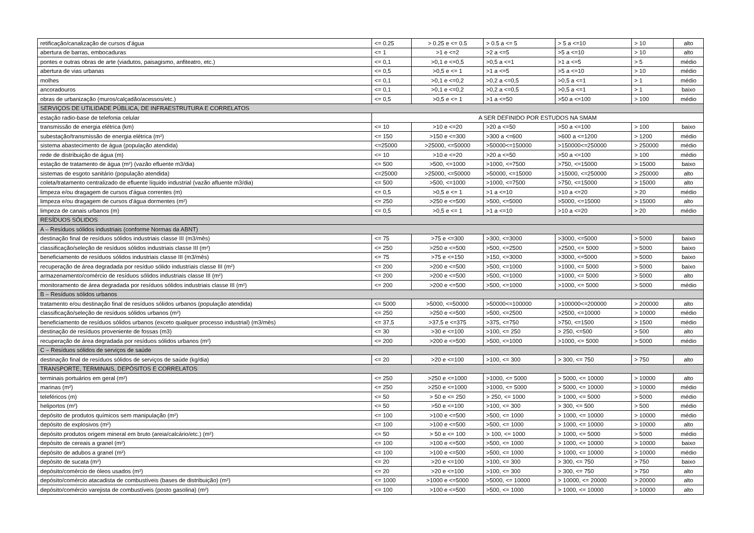| retificação/canalização de cursos d'água | <= 0.25 | > 0.25 e <= 0.5 | > 0.5 a <= 5 | > 5 a <=10 | > 10 | alto |
| abertura de barras, embocaduras | <= 1 | >1 e <=2 | >2 a <=5 | >5 a <=10 | > 10 | alto |
| pontes e outras obras de arte (viadutos, paisagismo, anfiteatro, etc.) | <= 0,1 | >0,1 e <=0,5 | >0,5 a <=1 | >1 a <=5 | > 5 | médio |
| abertura de vias urbanas | <= 0,5 | >0,5 e <= 1 | >1 a <=5 | >5 a <=10 | > 10 | médio |
| molhes | <= 0,1 | >0,1 e <=0,2 | >0,2 a <=0,5 | >0,5 a <=1 | > 1 | médio |
| ancoradouros | <= 0,1 | >0,1 e <=0,2 | >0,2 a <=0,5 | >0,5 a <=1 | > 1 | baixo |
| obras de urbanização (muros/calçadão/acessos/etc.) | <= 0,5 | >0,5 e <= 1 | >1 a <=50 | >50 a <=100 | > 100 | médio |
| SERVIÇOS DE UTILIDADE PÚBLICA, DE INFRAESTRUTURA E CORRELATOS | | | | | | |
| estação radio-base de telefonia celular | A SER DEFINIDO POR ESTUDOS NA SMAM | | | | | |
| transmissão de energia elétrica (km) | <= 10 | >10 e <=20 | >20 a <=50 | >50 a <=100 | > 100 | baixo |
| subestação/transmissão de energia elétrica (m²) | <= 150 | >150 e <=300 | >300 a <=600 | >600 a <=1200 | > 1200 | médio |
| sistema abastecimento de água (população atendida) | <=25000 | >25000, <=50000 | >50000<=150000 | >150000<=250000 | > 250000 | médio |
| rede de distribuição de água (m) | <= 10 | >10 e <=20 | >20 a <=50 | >50 a <=100 | > 100 | médio |
| estação de tratamento de água (m²) (vazão efluente m3/dia) | <= 500 | >500, <=1000 | >1000, <=7500 | >750, <=15000 | > 15000 | baixo |
| sistemas de esgoto sanitário (população atendida) | <=25000 | >25000, <=50000 | >50000, <=15000 | >15000, <=250000 | > 250000 | alto |
| coleta/tratamento centralizado de efluente líquido industrial (vazão afluente m3/dia) | <= 500 | >500, <=1000 | >1000, <=7500 | >750, <=15000 | > 15000 | alto |
| limpeza e/ou dragagem de cursos d'água correntes (m) | <= 0,5 | >0,5 e <= 1 | >1 a <=10 | >10 a <=20 | > 20 | médio |
| limpeza e/ou dragagem de cursos d'água dormentes (m²) | <= 250 | >250 e <=500 | >500, <=5000 | >5000, <=15000 | > 15000 | alto |
| limpeza de canais urbanos (m) | <= 0,5 | >0,5 e <= 1 | >1 a <=10 | >10 a <=20 | > 20 | médio |
| RESÍDUOS SÓLIDOS | | | | | | |
| A – Resíduos sólidos industriais (conforme Normas da ABNT) | | | | | | |
| destinação final de resíduos sólidos industriais classe III (m3/mês) | <= 75 | >75 e <=300 | >300, <=3000 | >3000, <=5000 | > 5000 | baixo |
| classificação/seleção de resíduos sólidos industriais classe III (m²) | <= 250 | >250 e <=500 | >500, <=2500 | >2500, <= 5000 | > 5000 | baixo |
| beneficiamento de resíduos sólidos industriais classe III (m3/mês) | <= 75 | >75 e <=150 | >150, <=3000 | >3000, <=5000 | > 5000 | baixo |
| recuperação de área degradada por resíduo sólido industriais classe III (m²) | <= 200 | >200 e <=500 | >500, <=1000 | >1000, <= 5000 | > 5000 | baixo |
| armazenamento/comércio de resíduos sólidos industriais classe III (m²) | <= 200 | >200 e <=500 | >500, <=1000 | >1000, <= 5000 | > 5000 | alto |
| monitoramento de área degradada por resíduos sólidos industriais classe III (m²) | <= 200 | >200 e <=500 | >500, <=1000 | >1000, <= 5000 | > 5000 | médio |
| B – Resíduos sólidos urbanos | | | | | | |
| tratamento e/ou destinação final de resíduos sólidos urbanos (população atendida) | <= 5000 | >5000, <=50000 | >50000<=100000 | >100000<=200000 | > 200000 | alto |
| classificação/seleção de resíduos sólidos urbanos (m²) | <= 250 | >250 e <=500 | >500, <=2500 | >2500, <=10000 | > 10000 | médio |
| beneficiamento de resíduos sólidos urbanos (exceto qualquer processo industrial) (m3/mês) | <= 37,5 | >37,5 e <=375 | >375, <=750 | >750, <=1500 | > 1500 | médio |
| destinação de resíduos proveniente de fossas (m3) | <= 30 | >30 e <=100 | >100, <= 250 | > 250, <=500 | > 500 | alto |
| recuperação de área degradada por resíduos sólidos urbanos (m²) | <= 200 | >200 e <=500 | >500, <=1000 | >1000, <= 5000 | > 5000 | médio |
| C – Resíduos sólidos de serviços de saúde | | | | | | |
| destinação final de resíduos sólidos de serviços de saúde (kg/dia) | <= 20 | >20 e <=100 | >100, <= 300 | > 300, <= 750 | > 750 | alto |
| TRANSPORTE, TERMINAIS, DEPÓSITOS E CORRELATOS | | | | | | |
| terminais portuários em geral (m²) | <= 250 | >250 e <=1000 | >1000, <= 5000 | > 5000, <= 10000 | > 10000 | alto |
| marinas (m²) | <= 250 | >250 e <=1000 | >1000, <= 5000 | > 5000, <= 10000 | > 10000 | médio |
| teleféricos (m) | <= 50 | > 50 e <= 250 | > 250, <= 1000 | > 1000, <= 5000 | > 5000 | médio |
| heliportos (m²) | <= 50 | >50 e <=100 | >100, <= 300 | > 300, <= 500 | > 500 | médio |
| depósito de produtos químicos sem manipulação (m²) | <= 100 | >100 e <=500 | >500, <= 1000 | > 1000, <= 10000 | > 10000 | médio |
| depósito de explosivos (m²) | <= 100 | >100 e <=500 | >500, <= 1000 | > 1000, <= 10000 | > 10000 | alto |
| depósito produtos origem mineral em bruto (areia/calcário/etc.) (m²) | <= 50 | > 50 e <= 100 | > 100, <= 1000 | > 1000, <= 5000 | > 5000 | médio |
| depósito de cereais a granel (m²) | <= 100 | >100 e <=500 | >500, <= 1000 | > 1000, <= 10000 | > 10000 | baixo |
| depósito de adubos a granel (m²) | <= 100 | >100 e <=500 | >500, <= 1000 | > 1000, <= 10000 | > 10000 | médio |
| depósito de sucata (m²) | <= 20 | >20 e <=100 | >100, <= 300 | > 300, <= 750 | > 750 | baixo |
| depósito/comércio de óleos usados (m²) | <= 20 | >20 e <=100 | >100, <= 300 | > 300, <= 750 | > 750 | alto |
| depósito/comércio atacadista de combustíveis (bases de distribuição) (m²) | <= 1000 | >1000 e <=5000 | >5000, <= 10000 | > 10000, <= 20000 | > 20000 | alto |
| depósito/comércio varejista de combustíveis (posto gasolina) (m²) | <= 100 | >100 e <=500 | >500, <= 1000 | > 1000, <= 10000 | > 10000 | alto |